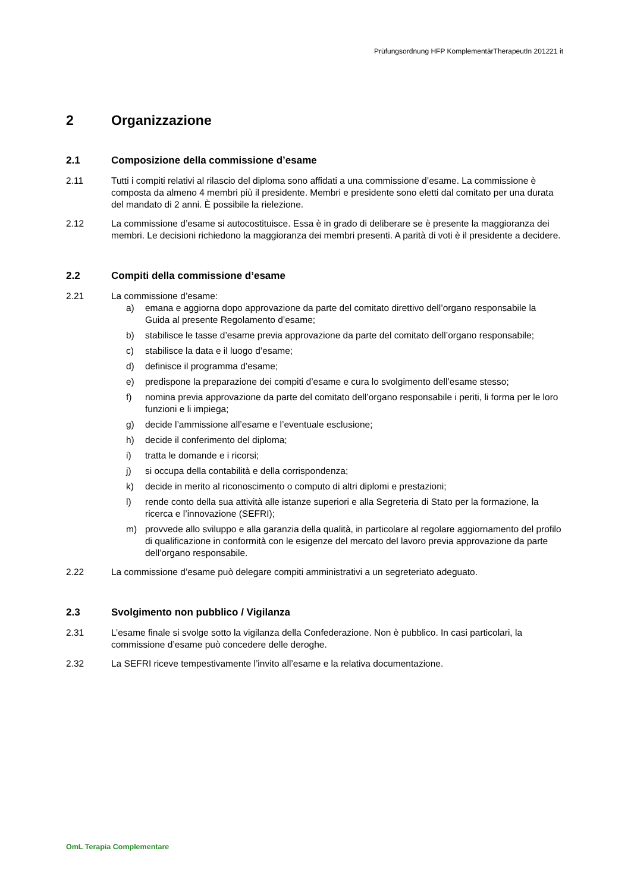Prüfungsordnung HFP KomplementärTherapeutIn 201221 it
2 Organizzazione
2.1 Composizione della commissione d’esame
2.11 Tutti i compiti relativi al rilascio del diploma sono affidati a una commissione d’esame. La commissione è composta da almeno 4 membri più il presidente. Membri e presidente sono eletti dal comitato per una durata del mandato di 2 anni. È possibile la rielezione.
2.12 La commissione d’esame si autocostituisce. Essa è in grado di deliberare se è presente la maggioranza dei membri. Le decisioni richiedono la maggioranza dei membri presenti. A parità di voti è il presidente a decidere.
2.2 Compiti della commissione d’esame
2.21 La commissione d’esame:
a) emana e aggiorna dopo approvazione da parte del comitato direttivo dell’organo responsabile la Guida al presente Regolamento d’esame;
b) stabilisce le tasse d’esame previa approvazione da parte del comitato dell’organo responsabile;
c) stabilisce la data e il luogo d’esame;
d) definisce il programma d’esame;
e) predispone la preparazione dei compiti d’esame e cura lo svolgimento dell’esame stesso;
f) nomina previa approvazione da parte del comitato dell’organo responsabile i periti, li forma per le loro funzioni e li impiega;
g) decide l’ammissione all’esame e l’eventuale esclusione;
h) decide il conferimento del diploma;
i) tratta le domande e i ricorsi;
j) si occupa della contabilità e della corrispondenza;
k) decide in merito al riconoscimento o computo di altri diplomi e prestazioni;
l) rende conto della sua attività alle istanze superiori e alla Segreteria di Stato per la formazione, la ricerca e l’innovazione (SEFRI);
m) provvede allo sviluppo e alla garanzia della qualità, in particolare al regolare aggiornamento del profilo di qualificazione in conformità con le esigenze del mercato del lavoro previa approvazione da parte dell’organo responsabile.
2.22 La commissione d’esame può delegare compiti amministrativi a un segreteriato adeguato.
2.3 Svolgimento non pubblico / Vigilanza
2.31 L’esame finale si svolge sotto la vigilanza della Confederazione. Non è pubblico. In casi particolari, la commissione d’esame può concedere delle deroghe.
2.32 La SEFRI riceve tempestivamente l’invito all’esame e la relativa documentazione.
OmL Terapia Complementare